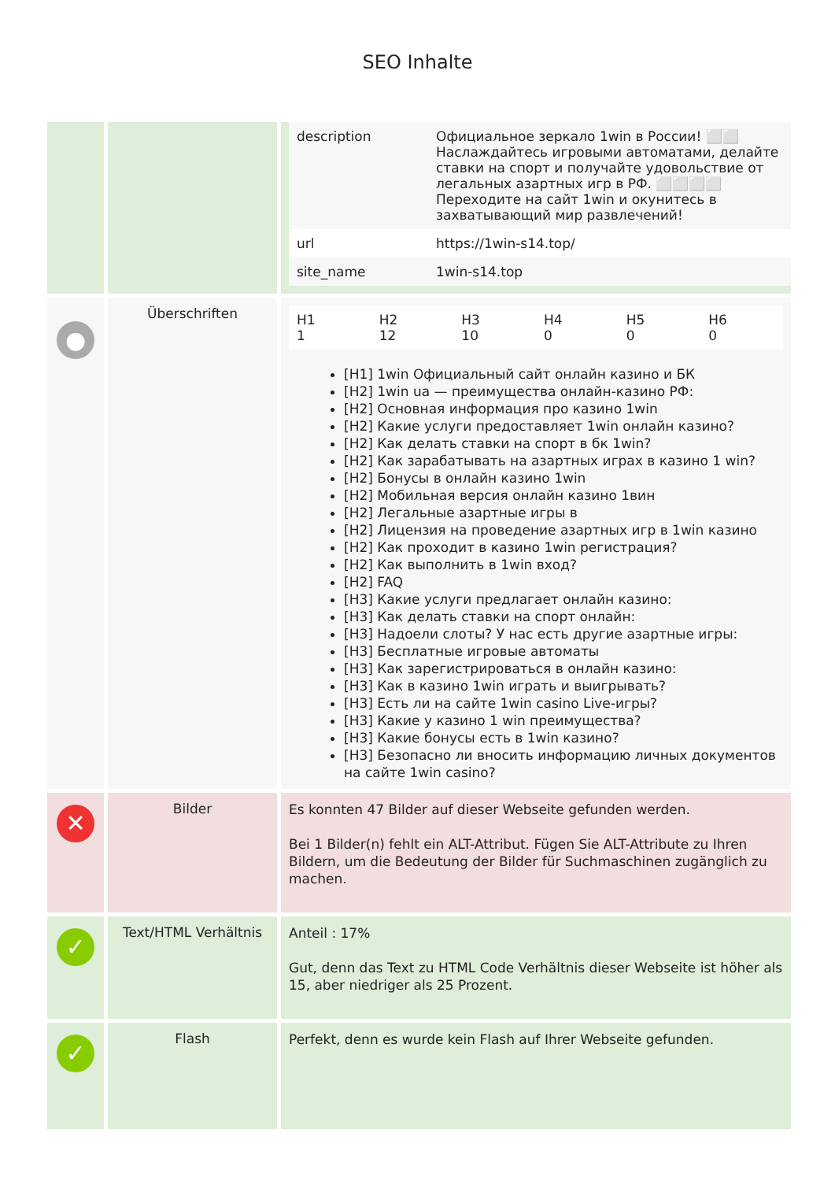SEO Inhalte
| | | / description / Официальное зеркало 1win в России! ⬜⬜ Наслаждайтесь игровыми автоматами, делайте ставки на спорт и получайте удовольствие от легальных азартных игр в РФ. ⬜⬜⬜⬜ Переходите на сайт 1win и окунитесь в захватывающий мир развлечений! / / url / https://1win-s14.top/ / / site_name / 1win-s14.top / |
| ● | Überschriften | / H1 1 / H2 12 / H3 10 / H4 0 / H5 0 / H6 0 / [H1] 1win Официальный сайт онлайн казино и БК [H2] 1win ua — преимущества онлайн-казино РФ: [H2] Основная информация про казино 1win [H2] Какие услуги предоставляет 1win онлайн казино? [H2] Как делать ставки на спорт в бк 1win? [H2] Как зарабатывать на азартных играх в казино 1 win? [H2] Бонусы в онлайн казино 1win [H2] Мобильная версия онлайн казино 1вин [H2] Легальные азартные игры в [H2] Лицензия на проведение азартных игр в 1win казино [H2] Как проходит в казино 1win регистрация? [H2] Как выполнить в 1win вход? [H2] FAQ [H3] Какие услуги предлагает онлайн казино: [H3] Как делать ставки на спорт онлайн: [H3] Надоели слоты? У нас есть другие азартные игры: [H3] Бесплатные игровые автоматы [H3] Как зарегистрироваться в онлайн казино: [H3] Как в казино 1win играть и выигрывать? [H3] Есть ли на сайте 1win casino Live-игры? [H3] Какие у казино 1 win преимущества? [H3] Какие бонусы есть в 1win казино? [H3] Безопасно ли вносить информацию личных документов на сайте 1win casino? |
| ✕ | Bilder | Es konnten 47 Bilder auf dieser Webseite gefunden werden. Bei 1 Bilder(n) fehlt ein ALT-Attribut. Fügen Sie ALT-Attribute zu Ihren Bildern, um die Bedeutung der Bilder für Suchmaschinen zugänglich zu machen. |
| ✓ | Text/HTML Verhältnis | Anteil : 17% Gut, denn das Text zu HTML Code Verhältnis dieser Webseite ist höher als 15, aber niedriger als 25 Prozent. |
| ✓ | Flash | Perfekt, denn es wurde kein Flash auf Ihrer Webseite gefunden. |